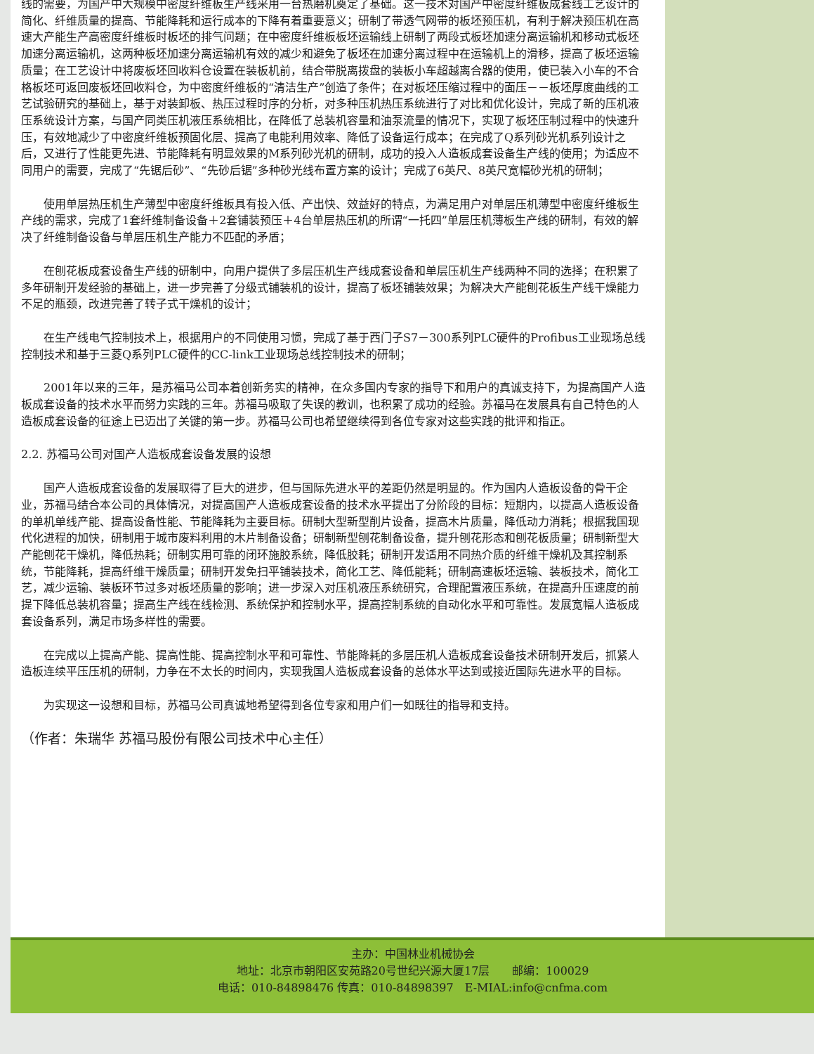线的需要，为国产中大规模中密度纤维板生产线采用一台热磨机奠定了基础。这一技术对国产中密度纤维板成套线工艺设计的简化、纤维质量的提高、节能降耗和运行成本的下降有着重要意义；研制了带透气网带的板坯预压机，有利于解决预压机在高速大产能生产高密度纤维板时板坯的排气问题；在中密度纤维板板坯运输线上研制了两段式板坯加速分离运输机和移动式板坯加速分离运输机，这两种板坯加速分离运输机有效的减少和避免了板坯在加速分离过程中在运输机上的滑移，提高了板坯运输质量；在工艺设计中将废板坯回收料仓设置在装板机前，结合带脱离拨盘的装板小车超越离合器的使用，使已装入小车的不合格板坯可返回废板坯回收料仓，为中密度纤维板的“清洁生产”创造了条件；在对板坯压缩过程中的面压－－板坯厚度曲线的工艺试验研究的基础上，基于对装卸板、热压过程时序的分析，对多种压机热压系统进行了对比和优化设计，完成了新的压机液压系统设计方案，与国产同类压机液压系统相比，在降低了总装机容量和油泵流量的情况下，实现了板坯压制过程中的快速升压，有效地减少了中密度纤维板预固化层、提高了电能利用效率、降低了设备运行成本；在完成了Q系列砂光机系列设计之后，又进行了性能更先进、节能降耗有明显效果的M系列砂光机的研制，成功的投入人造板成套设备生产线的使用；为适应不同用户的需要，完成了“先锯后砂”、“先砂后锯”多种砂光线布置方案的设计；完成了6英尺、8英尺宽幅砂光机的研制；
使用单层热压机生产薄型中密度纤维板具有投入低、产出快、效益好的特点，为满足用户对单层压机薄型中密度纤维板生产线的需求，完成了1套纤维制备设备＋2套铺装预压＋4台单层热压机的所谓“一托四”单层压机薄板生产线的研制，有效的解决了纤维制备设备与单层压机生产能力不匹配的矛盾；
在刨花板成套设备生产线的研制中，向用户提供了多层压机生产线成套设备和单层压机生产线两种不同的选择；在积累了多年研制开发经验的基础上，进一步完善了分级式铺装机的设计，提高了板坯铺装效果；为解决大产能刨花板生产线干燥能力不足的瓶颈，改进完善了转子式干燥机的设计；
在生产线电气控制技术上，根据用户的不同使用习惯，完成了基于西门子S7－300系列PLC硬件的Profibus工业现场总线控制技术和基于三菱Q系列PLC硬件的CC-link工业现场总线控制技术的研制；
2001年以来的三年，是苏福马公司本着创新务实的精神，在众多国内专家的指导下和用户的真诚支持下，为提高国产人造板成套设备的技术水平而努力实践的三年。苏福马吸取了失误的教训，也积累了成功的经验。苏福马在发展具有自己特色的人造板成套设备的征途上已迈出了关键的第一步。苏福马公司也希望继续得到各位专家对这些实践的批评和指正。
2.2. 苏福马公司对国产人造板成套设备发展的设想
国产人造板成套设备的发展取得了巨大的进步，但与国际先进水平的差距仍然是明显的。作为国内人造板设备的骨干企业，苏福马结合本公司的具体情况，对提高国产人造板成套设备的技术水平提出了分阶段的目标：短期内，以提高人造板设备的单机单线产能、提高设备性能、节能降耗为主要目标。研制大型新型削片设备，提高木片质量，降低动力消耗；根据我国现代化进程的加快，研制用于城市废料利用的木片制备设备；研制新型刨花制备设备，提升刨花形态和刨花板质量；研制新型大产能刨花干燥机，降低热耗；研制实用可靠的闭环施胶系统，降低胶耗；研制开发适用不同热介质的纤维干燥机及其控制系统，节能降耗，提高纤维干燥质量；研制开发免扫平铺装技术，简化工艺、降低能耗；研制高速板坯运输、装板技术，简化工艺，减少运输、装板环节过多对板坯质量的影响；进一步深入对压机液压系统研究，合理配置液压系统，在提高升压速度的前提下降低总装机容量；提高生产线在线检测、系统保护和控制水平，提高控制系统的自动化水平和可靠性。发展宽幅人造板成套设备系列，满足市场多样性的需要。
在完成以上提高产能、提高性能、提高控制水平和可靠性、节能降耗的多层压机人造板成套设备技术研制开发后，抓紧人造板连续平压压机的研制，力争在不太长的时间内，实现我国人造板成套设备的总体水平达到或接近国际先进水平的目标。
为实现这一设想和目标，苏福马公司真诚地希望得到各位专家和用户们一如既往的指导和支持。
（作者：朱瑞华 苏福马股份有限公司技术中心主任）
主办：中国林业机械协会
地址：北京市朝阳区安苑路20号世纪兴源大厦17层　　邮编：100029
电话：010-84898476 传真：010-84898397　E-MIAL:info@cnfma.com